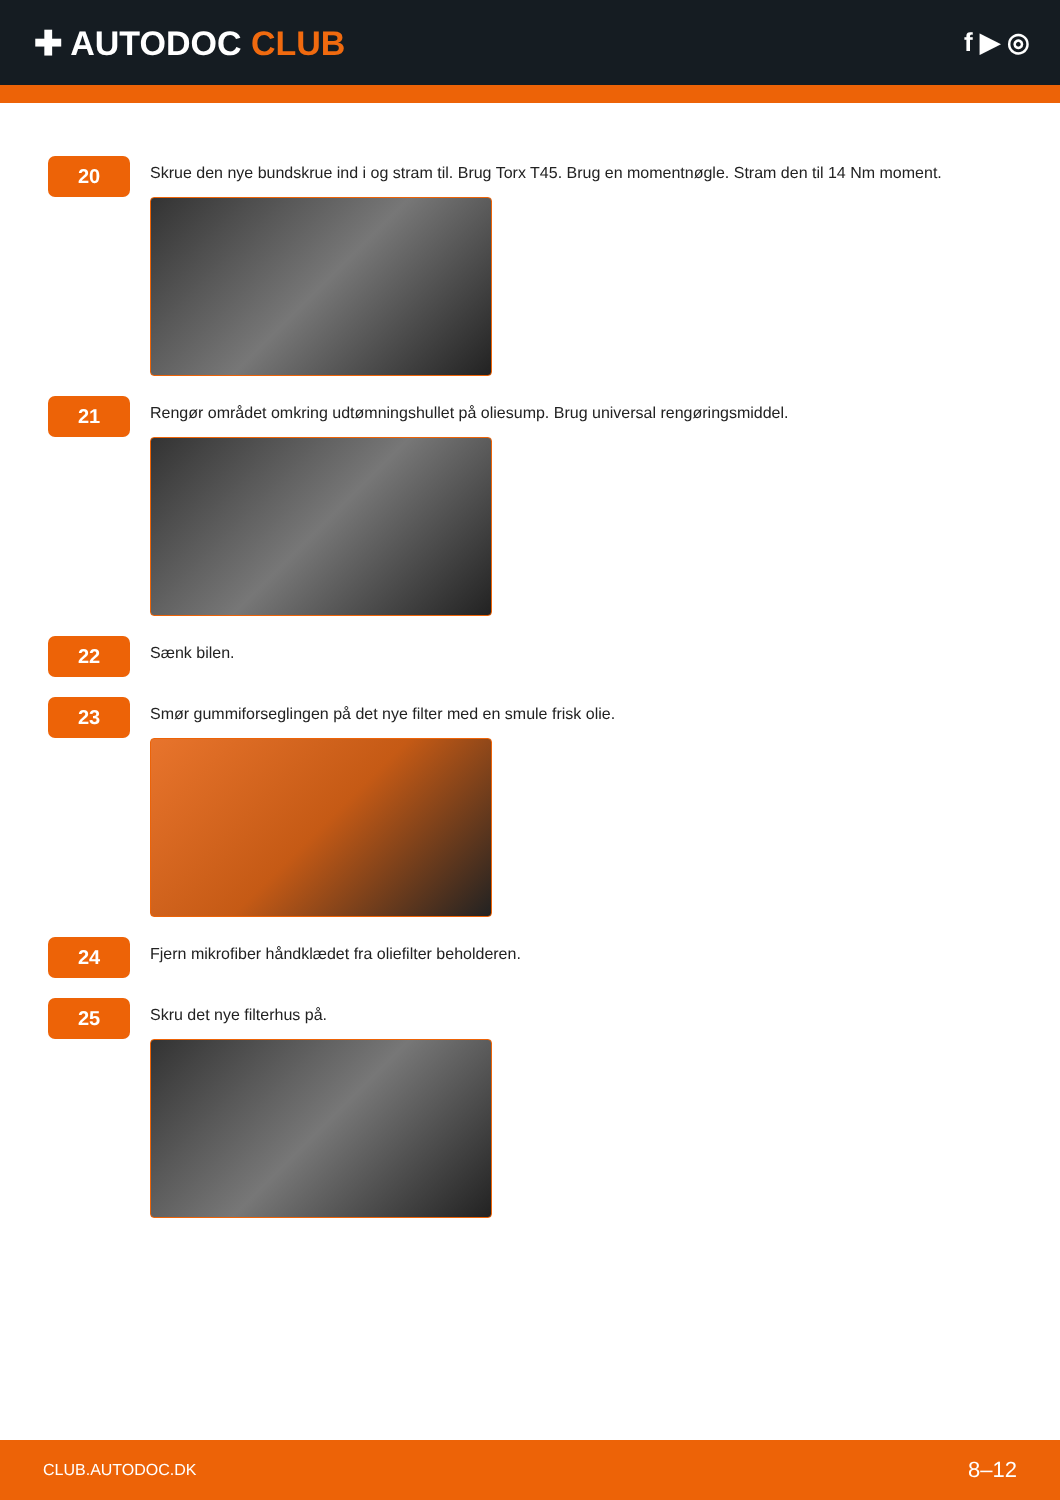✚ AUTODOC CLUB
f ▶ ◎
20
Skrue den nye bundskrue ind i og stram til. Brug Torx T45. Brug en momentnøgle. Stram den til 14 Nm moment.
21
Rengør området omkring udtømningshullet på oliesump. Brug universal rengøringsmiddel.
22
Sænk bilen.
23
Smør gummiforseglingen på det nye filter med en smule frisk olie.
24
Fjern mikrofiber håndklædet fra oliefilter beholderen.
25
Skru det nye filterhus på.
CLUB.AUTODOC.DK 8–12